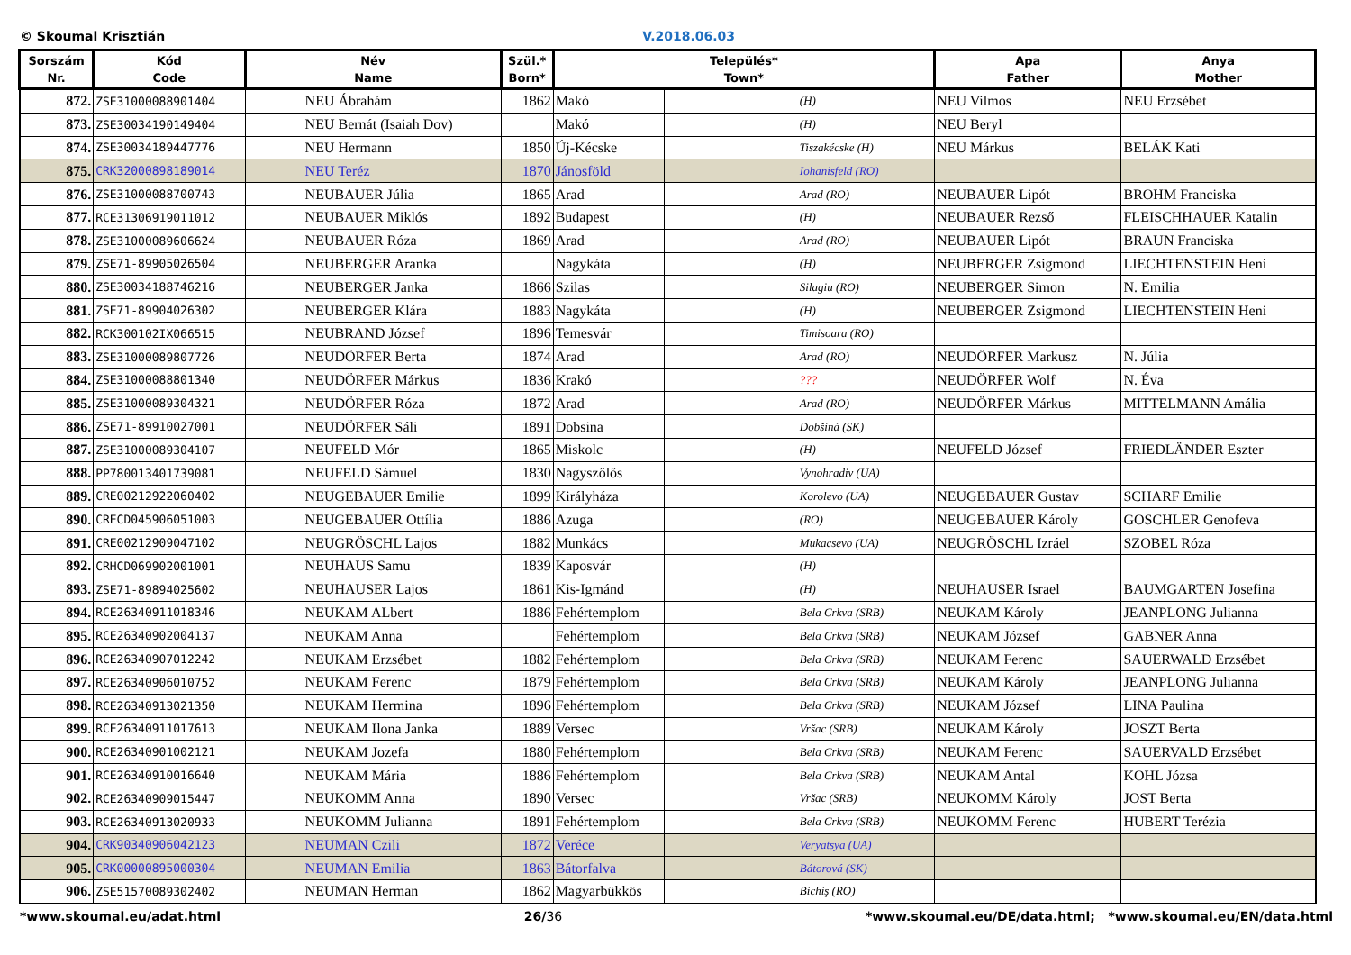© Skoumal Krisztián V.2018.06.03
| Sorszám Nr. | Kód Code | Név Name | Szül.* Born* | Település* Town* | | Apa Father | Anya Mother |
| --- | --- | --- | --- | --- | --- | --- | --- |
| 872. | ZSE31000088901404 | NEU Ábrahám | 1862 | Makó | (H) | NEU Vilmos | NEU Erzsébet |
| 873. | ZSE30034190149404 | NEU Bernát (Isaiah Dov) | | Makó | (H) | NEU Beryl | |
| 874. | ZSE30034189447776 | NEU Hermann | 1850 | Új-Kécske | Tiszakécske (H) | NEU Márkus | BELÁK Kati |
| 875. | CRK32000898189014 | NEU Teréz | 1870 | Jánosföld | Iohanisfeld (RO) | | |
| 876. | ZSE31000088700743 | NEUBAUER Júlia | 1865 | Arad | Arad (RO) | NEUBAUER Lipót | BROHM Franciska |
| 877. | RCE31306919011012 | NEUBAUER Miklós | 1892 | Budapest | (H) | NEUBAUER Rezső | FLEISCHHAUER Katalin |
| 878. | ZSE31000089606624 | NEUBAUER Róza | 1869 | Arad | Arad (RO) | NEUBAUER Lipót | BRAUN Franciska |
| 879. | ZSE71-89905026504 | NEUBERGER Aranka | | Nagykáta | (H) | NEUBERGER Zsigmond | LIECHTENSTEIN Heni |
| 880. | ZSE30034188746216 | NEUBERGER Janka | 1866 | Szilas | Silagiu (RO) | NEUBERGER Simon | N. Emilia |
| 881. | ZSE71-89904026302 | NEUBERGER Klára | 1883 | Nagykáta | (H) | NEUBERGER Zsigmond | LIECHTENSTEIN Heni |
| 882. | RCK300102IX066515 | NEUBRAND József | 1896 | Temesvár | Timisoara (RO) | | |
| 883. | ZSE31000089807726 | NEUDÖRFER Berta | 1874 | Arad | Arad (RO) | NEUDÖRFER Markusz | N. Júlia |
| 884. | ZSE31000088801340 | NEUDÖRFER Márkus | 1836 | Krakó | ??? | NEUDÖRFER Wolf | N. Éva |
| 885. | ZSE31000089304321 | NEUDÖRFER Róza | 1872 | Arad | Arad (RO) | NEUDÖRFER Márkus | MITTELMANN Amália |
| 886. | ZSE71-89910027001 | NEUDÖRFER Sáli | 1891 | Dobsina | Dobšiná (SK) | | |
| 887. | ZSE31000089304107 | NEUFELD Mór | 1865 | Miskolc | (H) | NEUFELD József | FRIEDLÄNDER Eszter |
| 888. | PP780013401739081 | NEUFELD Sámuel | 1830 | Nagyszőlős | Vynohradiv (UA) | | |
| 889. | CRE00212922060402 | NEUGEBAUER Emilie | 1899 | Királyháza | Korolevo (UA) | NEUGEBAUER Gustav | SCHARF Emilie |
| 890. | CRECD045906051003 | NEUGEBAUER Ottília | 1886 | Azuga | (RO) | NEUGEBAUER Károly | GOSCHLER Genofeva |
| 891. | CRE00212909047102 | NEUGRÖSCHL Lajos | 1882 | Munkács | Mukacsevo (UA) | NEUGRÖSCHL Izráel | SZOBEL Róza |
| 892. | CRHCD069902001001 | NEUHAUS Samu | 1839 | Kaposvár | (H) | | |
| 893. | ZSE71-89894025602 | NEUHAUSER Lajos | 1861 | Kis-Igmánd | (H) | NEUHAUSER Israel | BAUMGARTEN Josefina |
| 894. | RCE26340911018346 | NEUKAM ALbert | 1886 | Fehértemplom | Bela Crkva (SRB) | NEUKAM Károly | JEANPLONG Julianna |
| 895. | RCE26340902004137 | NEUKAM Anna | | Fehértemplom | Bela Crkva (SRB) | NEUKAM József | GABNER Anna |
| 896. | RCE26340907012242 | NEUKAM Erzsébet | 1882 | Fehértemplom | Bela Crkva (SRB) | NEUKAM Ferenc | SAUERWALD Erzsébet |
| 897. | RCE26340906010752 | NEUKAM Ferenc | 1879 | Fehértemplom | Bela Crkva (SRB) | NEUKAM Károly | JEANPLONG Julianna |
| 898. | RCE26340913021350 | NEUKAM Hermina | 1896 | Fehértemplom | Bela Crkva (SRB) | NEUKAM József | LINA Paulina |
| 899. | RCE26340911017613 | NEUKAM Ilona Janka | 1889 | Versec | Vršac (SRB) | NEUKAM Károly | JOSZT Berta |
| 900. | RCE26340901002121 | NEUKAM Jozefa | 1880 | Fehértemplom | Bela Crkva (SRB) | NEUKAM Ferenc | SAUERVALD Erzsébet |
| 901. | RCE26340910016640 | NEUKAM Mária | 1886 | Fehértemplom | Bela Crkva (SRB) | NEUKAM Antal | KOHL Józsa |
| 902. | RCE26340909015447 | NEUKOMM Anna | 1890 | Versec | Vršac (SRB) | NEUKOMM Károly | JOST Berta |
| 903. | RCE26340913020933 | NEUKOMM Julianna | 1891 | Fehértemplom | Bela Crkva (SRB) | NEUKOMM Ferenc | HUBERT Terézia |
| 904. | CRK90340906042123 | NEUMAN Czili | 1872 | Veréce | Veryatsya (UA) | | |
| 905. | CRK00000895000304 | NEUMAN Emilia | 1863 | Bátorfalva | Bátorová (SK) | | |
| 906. | ZSE51570089302402 | NEUMAN Herman | 1862 | Magyarbükkös | Bichiş (RO) | | |
*www.skoumal.eu/adat.html 26/36 *www.skoumal.eu/DE/data.html; *www.skoumal.eu/EN/data.html